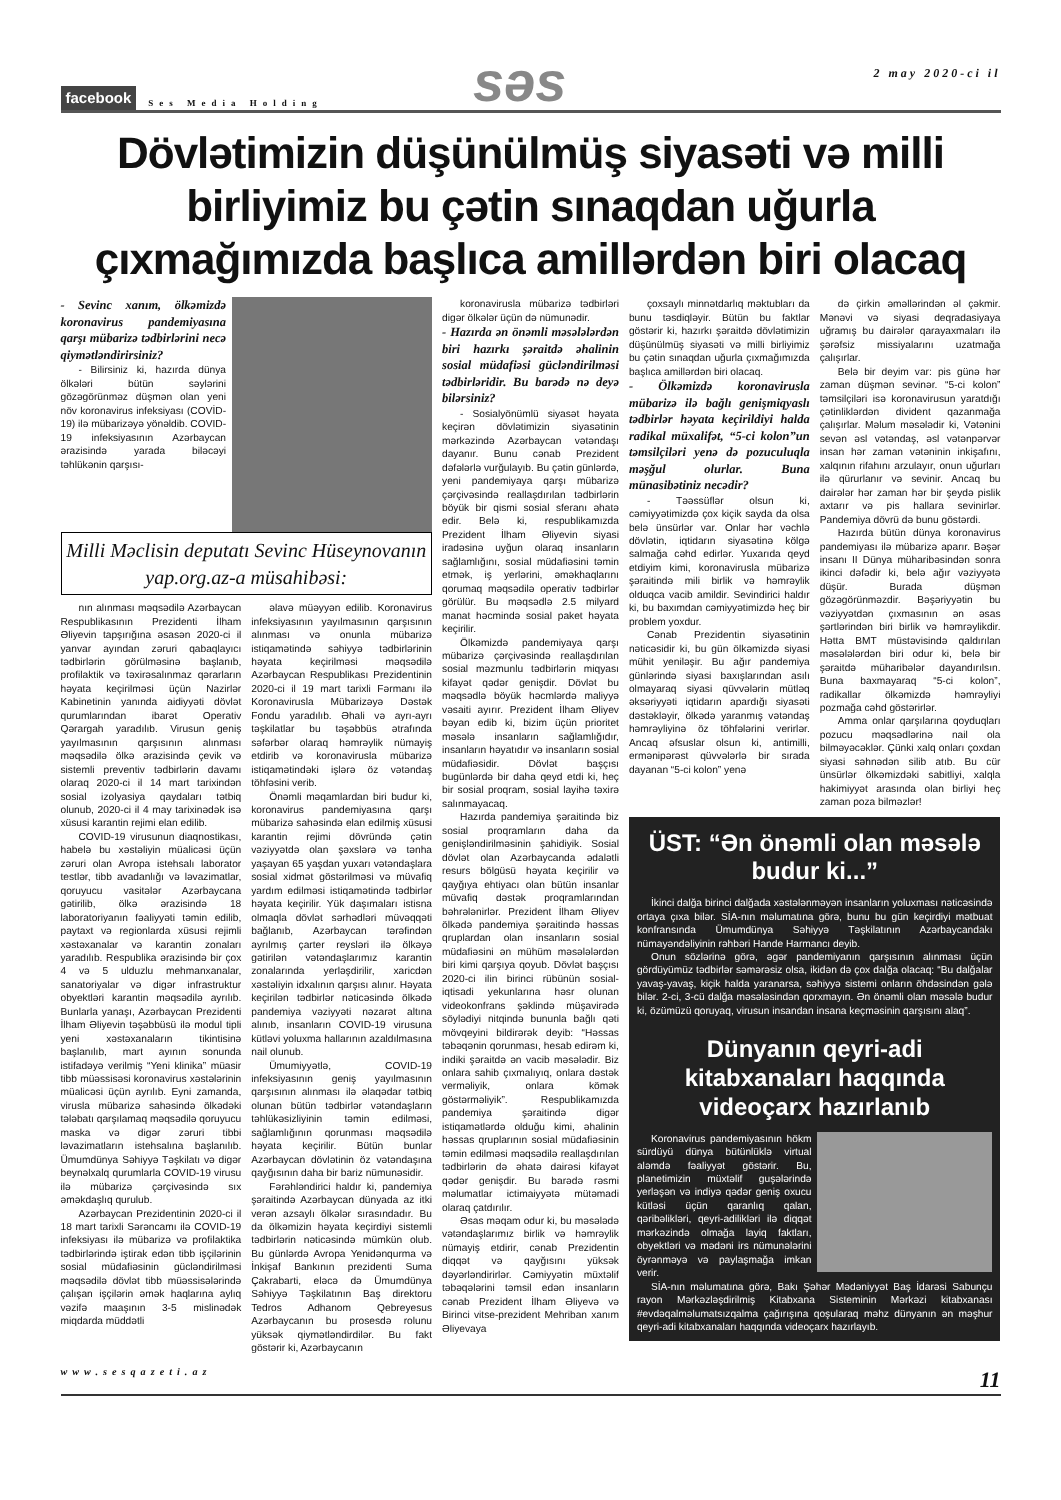facebook Ses Media Holding səs 2 may 2020-ci il
Dövlətimizin düşünülmüş siyasəti və milli birliyimiz bu çətin sınaqdan uğurla çıxmağımızda başlıca amillərdən biri olacaq
- Sevinc xanım, ölkəmizdə koronavirus pandemiyasına qarşı mübarizə tədbirlərini necə qiymətləndirirsiniz?
- Bilirsiniz ki, hazırda dünya ölkələri bütün səylərini gözəgörünməz düşmən olan yeni növ koronavirus infeksiyası (COVİD-19) ilə mübarizəyə yönəldib. COVID-19 infeksiyasının Azərbaycan ərazisində yarada biləcəyi təhlükənin qarşısı-
Milli Məclisin deputatı Sevinc Hüseynovanın yap.org.az-a müsahibəsi:
nın alınması məqsədilə Azərbaycan Respublikasının Prezidenti İlham Əliyevin tapşırığına əsasən 2020-ci il yanvar ayından zəruri qabaqlayıcı tədbirlərin görülməsinə başlanıb, profilaktik və təxirəsalınmaz qərarların həyata keçirilməsi üçün Nazirlər Kabinetinin yanında aidiyyəti dövlət qurumlarından ibarət Operativ Qərargah yaradılıb. Virusun geniş yayılmasının qarşısının alınması məqsədilə ölkə ərazisində çevik və sistemli preventiv tədbirlərin davamı olaraq 2020-ci il 14 mart tarixindən sosial izolyasiya qaydaları tətbiq olunub, 2020-ci il 4 may tarixinədək isə xüsusi karantin rejimi elan edilib.
COVID-19 virusunun diaqnostikası, habelə bu xəstəliyin müalicəsi üçün zəruri olan Avropa istehsalı laborator testlər, tibb avadanlığı və ləvazimatlar, qoruyucu vasitələr Azərbaycana gətirilib, ölkə ərazisində 18 laboratoriyanın fəaliyyəti təmin edilib, paytaxt və regionlarda xüsusi rejimli xəstəxanalar və karantin zonaları yaradılıb. Respublika ərazisində bir çox 4 və 5 ulduzlu mehmanxanalar, sanatoriyalar və digər infrastruktur obyektləri karantin məqsədilə ayrılıb. Bunlarla yanaşı, Azərbaycan Prezidenti İlham Əliyevin təşəbbüsü ilə modul tipli yeni xəstəxanaların tikintisinə başlanılıb, mart ayının sonunda istifadəyə verilmiş “Yeni klinika” müasir tibb müəssisəsi koronavirus xəstələrinin müalicəsi üçün ayrılıb. Eyni zamanda, virusla mübarizə sahəsində ölkədəki tələbatı qarşılamaq məqsədilə qoruyucu maska və digər zəruri tibbi ləvazimatların istehsalına başlanılıb. Ümumdünya Səhiyyə Təşkilatı və digər beynəlxalq qurumlarla COVID-19 virusu ilə mübarizə çərçivəsində sıx əməkdaşlıq qurulub.
Azərbaycan Prezidentinin 2020-ci il 18 mart tarixli Sərəncamı ilə COVID-19 infeksiyası ilə mübarizə və profilaktika tədbirlərində iştirak edən tibb işçilərinin sosial müdafiəsinin gücləndirilməsi məqsədilə dövlət tibb müəssisələrində çalışan işçilərin əmək haqlarına aylıq vəzifə maaşının 3-5 mislinədək miqdarda müddətli
əlavə müəyyən edilib. Koronavirus infeksiyasının yayılmasının qarşısının alınması və onunla mübarizə istiqamətində səhiyyə tədbirlərinin həyata keçirilməsi məqsədilə Azərbaycan Respublikası Prezidentinin 2020-ci il 19 mart tarixli Fərmanı ilə Koronavirusla Mübarizəyə Dəstək Fondu yaradılıb. Əhali və ayrı-ayrı təşkilatlar bu təşəbbüs ətrafında səfərbər olaraq həmrəylik nümayiş etdirib və koronavirusla mübarizə istiqamətindəki işlərə öz vətəndaş töhfəsini verib.
Önəmli məqamlardan biri budur ki, koronavirus pandemiyasına qarşı mübarizə sahəsində elan edilmiş xüsusi karantin rejimi dövründə çətin vəziyyətdə olan şəxslərə və tənha yaşayan 65 yaşdan yuxarı vətəndaşlara sosial xidmət göstərilməsi və müvafiq yardım edilməsi istiqamətində tədbirlər həyata keçirilir. Yük daşımaları istisna olmaqla dövlət sərhədləri müvəqqəti bağlanıb, Azərbaycan tərəfindən ayrılmış çarter reysləri ilə ölkəyə gətirilən vətəndaşlarımız karantin zonalarında yerləşdirilir, xaricdən xəstəliyin idxalının qarşısı alınır. Həyata keçirilən tədbirlər nəticəsində ölkədə pandemiya vəziyyəti nəzarət altına alınıb, insanların COVID-19 virusuna kütləvi yoluxma hallarının azaldılmasına nail olunub.
Ümumiyyətlə, COVID-19 infeksiyasının geniş yayılmasının qarşısının alınması ilə əlaqədar tətbiq olunan bütün tədbirlər vətəndaşların təhlükəsizliyinin təmin edilməsi, sağlamlığının qorunması məqsədilə həyata keçirilir. Bütün bunlar Azərbaycan dövlətinin öz vətəndaşına qayğısının daha bir bariz nümunəsidir.
Fərəhləndirici haldır ki, pandemiya şəraitində Azərbaycan dünyada az itki verən azsaylı ölkələr sırasındadır. Bu da ölkəmizin həyata keçirdiyi sistemli tədbirlərin nəticəsində mümkün olub. Bu günlərdə Avropa Yenidənqurma və İnkişaf Bankının prezidenti Suma Çakrabarti, eləcə də Ümumdünya Səhiyyə Təşkilatının Baş direktoru Tedros Adhanom Qebreyesus Azərbaycanın bu prosesdə rolunu yüksək qiymətləndirdilər. Bu fakt göstərir ki, Azərbaycanın
koronavirusla mübarizə tədbirləri digər ölkələr üçün də nümunədir.
- Hazırda ən önəmli məsələlərdən biri hazırkı şəraitdə əhalinin sosial müdafiəsi gücləndirilməsi tədbirləridir. Bu barədə nə deyə bilərsiniz?
- Sosialyönümlü siyasət həyata keçirən dövlətimizin siyasətinin mərkəzində Azərbaycan vətəndaşı dayanır. Bunu cənab Prezident dəfələrlə vurğulayıb. Bu çətin günlərdə, yeni pandemiyaya qarşı mübarizə çərçivəsində reallaşdırılan tədbirlərin böyük bir qismi sosial sferanı əhatə edir. Belə ki, respublikamızda Prezident İlham Əliyevin siyasi iradəsinə uyğun olaraq insanların sağlamlığını, sosial müdafiəsini təmin etmək, iş yerlərini, əməkhaqlarını qorumaq məqsədilə operativ tədbirlər görülür. Bu məqsədlə 2.5 milyard manat həcmində sosial paket həyata keçirilir.
Ölkəmizdə pandemiyaya qarşı mübarizə çərçivəsində reallaşdırılan sosial məzmunlu tədbirlərin miqyası kifayət qədər genişdir. Dövlət bu məqsədlə böyük həcmlərdə maliyyə vəsaiti ayırır. Prezident İlham Əliyev bəyan edib ki, bizim üçün prioritet məsələ insanların sağlamlığıdır, insanların həyatıdır və insanların sosial müdafiəsidir. Dövlət başçısı bugünlərdə bir daha qeyd etdi ki, heç bir sosial proqram, sosial layihə təxirə salınmayacaq.
Hazırda pandemiya şəraitində biz sosial proqramların daha da genişləndirilməsinin şahidiyik. Sosial dövlət olan Azərbaycanda ədalətli resurs bölgüsü həyata keçirilir və qayğıya ehtiyacı olan bütün insanlar müvafiq dəstək proqramlarından bəhrələnirlər. Prezident İlham Əliyev ölkədə pandemiya şəraitində həssas qruplardan olan insanların sosial müdafiəsini ən mühüm məsələlərdən biri kimi qarşıya qoyub. Dövlət başçısı 2020-ci ilin birinci rübünün sosial-iqtisadi yekunlarına həsr olunan videokonfrans şəklində müşavirədə söylədiyi nitqində bununla bağlı qəti mövqeyini bildirərək deyib: “Həssas təbəqənin qorunması, hesab edirəm ki, indiki şəraitdə ən vacib məsələdir. Biz onlara sahib çıxmalıyıq, onlara dəstək verməliyik, onlara kömək göstərməliyik”. Respublikamızda pandemiya şəraitində digər istiqamətlərdə olduğu kimi, əhalinin həssas qruplarının sosial müdafiəsinin təmin edilməsi məqsədilə reallaşdırılan tədbirlərin də əhatə dairəsi kifayət qədər genişdir. Bu barədə rəsmi məlumatlar ictimaiyyətə mütəmadi olaraq çatdırılır.
Əsas məqam odur ki, bu məsələdə vətəndaşlarımız birlik və həmrəylik nümayiş etdirir, cənab Prezidentin diqqət və qayğısını yüksək dəyərləndirirlər. Cəmiyyətin müxtəlif təbəqələrini təmsil edən insanların cənab Prezident İlham Əliyevə və Birinci vitse-prezident Mehriban xanım Əliyevaya
çoxsaylı minnətdarlıq məktubları da bunu təsdiqləyir. Bütün bu faktlar göstərir ki, hazırkı şəraitdə dövlətimizin düşünülmüş siyasəti və milli birliyimiz bu çətin sınaqdan uğurla çıxmağımızda başlıca amillərdən biri olacaq.
- Ölkəmizdə koronavirusla mübarizə ilə bağlı genişmiqyaslı tədbirlər həyata keçirildiyi halda radikal müxalifət, “5-ci kolon”un təmsilçiləri yenə də pozuculuqla məşğul olurlar. Buna münasibətiniz necədir?
- Təəssüflər olsun ki, cəmiyyətimizdə çox kiçik sayda da olsa belə ünsürlər var. Onlar hər vəchlə dövlətin, iqtidarın siyasətinə kölgə salmağa cəhd edirlər. Yuxarıda qeyd etdiyim kimi, koronavirusla mübarizə şəraitində mili birlik və həmrəylik olduqca vacib amildir. Sevindirici haldır ki, bu baxımdan cəmiyyətimizdə heç bir problem yoxdur.
Cənab Prezidentin siyasətinin nəticəsidir ki, bu gün ölkəmizdə siyasi mühit yeniləşir. Bu ağır pandemiya günlərində siyasi baxışlarından asılı olmayaraq siyasi qüvvələrin mütləq əksəriyyəti iqtidarın apardığı siyasəti dəstəkləyir, ölkədə yaranmış vətəndaş həmrəyliyinə öz töhfələrini verirlər. Ancaq əfsuslar olsun ki, antimilli, ermənipərəst qüvvələrlə bir sırada dayanan “5-ci kolon” yenə
də çirkin əməllərindən əl çəkmir. Mənəvi və siyasi deqradasiyaya uğramış bu dairələr qarayaxmaları ilə şərəfsiz missiyalarını uzatmağa çalışırlar.
Belə bir deyim var: pis günə hər zaman düşmən sevinər. “5-ci kolon” təmsilçiləri isə koronavirusun yaratdığı çətinliklərdən divident qazanmağa çalışırlar. Məlum məsələdir ki, Vətənini sevən əsl vətəndaş, əsl vətənpərvər insan hər zaman vətəninin inkişafını, xalqının rifahını arzulayır, onun uğurları ilə qürurlanır və sevinir. Ancaq bu dairələr hər zaman hər bir şeydə pislik axtarır və pis hallara sevinirlər. Pandemiya dövrü də bunu göstərdi.
Hazırda bütün dünya koronavirus pandemiyası ilə mübarizə aparır. Bəşər insanı II Dünya müharibəsindən sonra ikinci dəfədir ki, belə ağır vəziyyətə düşür. Burada düşmən gözəgörünməzdir. Bəşəriyyətin bu vəziyyətdən çıxmasının ən əsas şərtlərindən biri birlik və həmrəylikdir. Hətta BMT müstəvisində qaldırılan məsələlərdən biri odur ki, belə bir şəraitdə müharibələr dayandırılsın. Buna baxmayaraq “5-ci kolon”, radikallar ölkəmizdə həmrəyliyi pozmağa cəhd göstərirlər.
Amma onlar qarşılarına qoyduqları pozucu məqsədlərinə nail ola bilməyəcəklər. Çünki xalq onları çoxdan siyasi səhnədən silib atıb. Bu cür ünsürlər ölkəmizdəki sabitliyi, xalqla hakimiyyət arasında olan birliyi heç zaman poza bilməzlər!
ÜST: “Ən önəmli olan məsələ budur ki...”
İkinci dalğa birinci dalğada xəstələnməyən insanların yoluxması nəticəsində ortaya çıxa bilər. SİA-nın məlumatına görə, bunu bu gün keçirdiyi mətbuat konfransında Ümumdünya Səhiyyə Təşkilatının Azərbaycandakı nümayəndəliyinin rəhbəri Hande Harmancı deyib.
Onun sözlərinə görə, əgər pandemiyanın qarşısının alınması üçün gördüyümüz tədbirlər səmərəsiz olsa, ikidən də çox dalğa olacaq: “Bu dalğalar yavaş-yavaş, kiçik halda yaranarsa, səhiyyə sistemi onların öhdəsindən gələ bilər. 2-ci, 3-cü dalğa məsələsindən qorxmayın. Ən önəmli olan məsələ budur ki, özümüzü qoruyaq, virusun insandan insana keçməsinin qarşısını alaq”.
Dünyanın qeyri-adi kitabxanaları haqqında videoçarx hazırlanıb
Koronavirus pandemiyasının hökm sürdüyü dünya bütünlüklə virtual aləmdə fəaliyyət göstərir. Bu, planetimizin müxtəlif guşələrində yerləşən və indiyə qədər geniş oxucu kütləsi üçün qaranlıq qalan, qəribəlikləri, qeyri-adilikləri ilə diqqət mərkəzində olmağa layiq faktları, obyektləri və mədəni irs nümunələrini öyrənməyə və paylaşmağa imkan verir.
SİA-nın məlumatına görə, Bakı Şəhər Mədəniyyət Baş İdarəsi Sabunçu rayon Mərkəzləşdirilmiş Kitabxana Sisteminin Mərkəzi kitabxanası #evdəqalməlumatsızqalma çağırışına qoşularaq məhz dünyanın ən məşhur qeyri-adi kitabxanaları haqqında videoçarx hazırlayıb.
www.sesqazeti.az 11